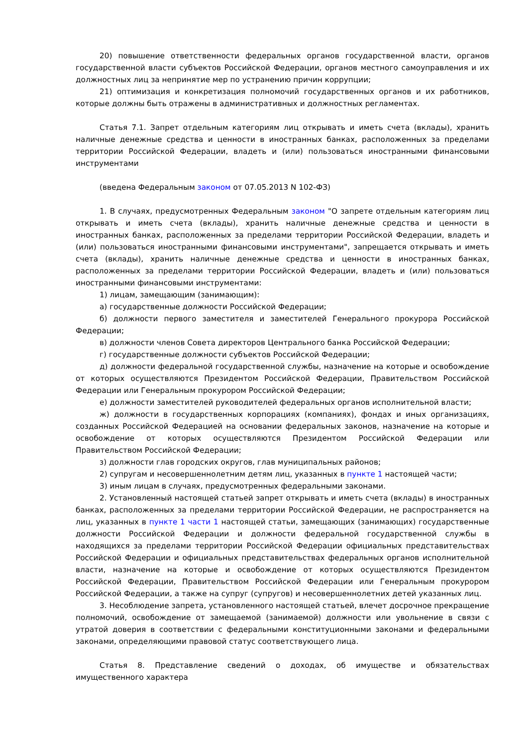20) повышение ответственности федеральных органов государственной власти, органов государственной власти субъектов Российской Федерации, органов местного самоуправления и их должностных лиц за непринятие мер по устранению причин коррупции;
21) оптимизация и конкретизация полномочий государственных органов и их работников, которые должны быть отражены в административных и должностных регламентах.
Статья 7.1. Запрет отдельным категориям лиц открывать и иметь счета (вклады), хранить наличные денежные средства и ценности в иностранных банках, расположенных за пределами территории Российской Федерации, владеть и (или) пользоваться иностранными финансовыми инструментами
(введена Федеральным законом от 07.05.2013 N 102-ФЗ)
1. В случаях, предусмотренных Федеральным законом "О запрете отдельным категориям лиц открывать и иметь счета (вклады), хранить наличные денежные средства и ценности в иностранных банках, расположенных за пределами территории Российской Федерации, владеть и (или) пользоваться иностранными финансовыми инструментами", запрещается открывать и иметь счета (вклады), хранить наличные денежные средства и ценности в иностранных банках, расположенных за пределами территории Российской Федерации, владеть и (или) пользоваться иностранными финансовыми инструментами:
1) лицам, замещающим (занимающим):
а) государственные должности Российской Федерации;
б) должности первого заместителя и заместителей Генерального прокурора Российской Федерации;
в) должности членов Совета директоров Центрального банка Российской Федерации;
г) государственные должности субъектов Российской Федерации;
д) должности федеральной государственной службы, назначение на которые и освобождение от которых осуществляются Президентом Российской Федерации, Правительством Российской Федерации или Генеральным прокурором Российской Федерации;
е) должности заместителей руководителей федеральных органов исполнительной власти;
ж) должности в государственных корпорациях (компаниях), фондах и иных организациях, созданных Российской Федерацией на основании федеральных законов, назначение на которые и освобождение от которых осуществляются Президентом Российской Федерации или Правительством Российской Федерации;
з) должности глав городских округов, глав муниципальных районов;
2) супругам и несовершеннолетним детям лиц, указанных в пункте 1 настоящей части;
3) иным лицам в случаях, предусмотренных федеральными законами.
2. Установленный настоящей статьей запрет открывать и иметь счета (вклады) в иностранных банках, расположенных за пределами территории Российской Федерации, не распространяется на лиц, указанных в пункте 1 части 1 настоящей статьи, замещающих (занимающих) государственные должности Российской Федерации и должности федеральной государственной службы в находящихся за пределами территории Российской Федерации официальных представительствах Российской Федерации и официальных представительствах федеральных органов исполнительной власти, назначение на которые и освобождение от которых осуществляются Президентом Российской Федерации, Правительством Российской Федерации или Генеральным прокурором Российской Федерации, а также на супруг (супругов) и несовершеннолетних детей указанных лиц.
3. Несоблюдение запрета, установленного настоящей статьей, влечет досрочное прекращение полномочий, освобождение от замещаемой (занимаемой) должности или увольнение в связи с утратой доверия в соответствии с федеральными конституционными законами и федеральными законами, определяющими правовой статус соответствующего лица.
Статья 8. Представление сведений о доходах, об имуществе и обязательствах имущественного характера